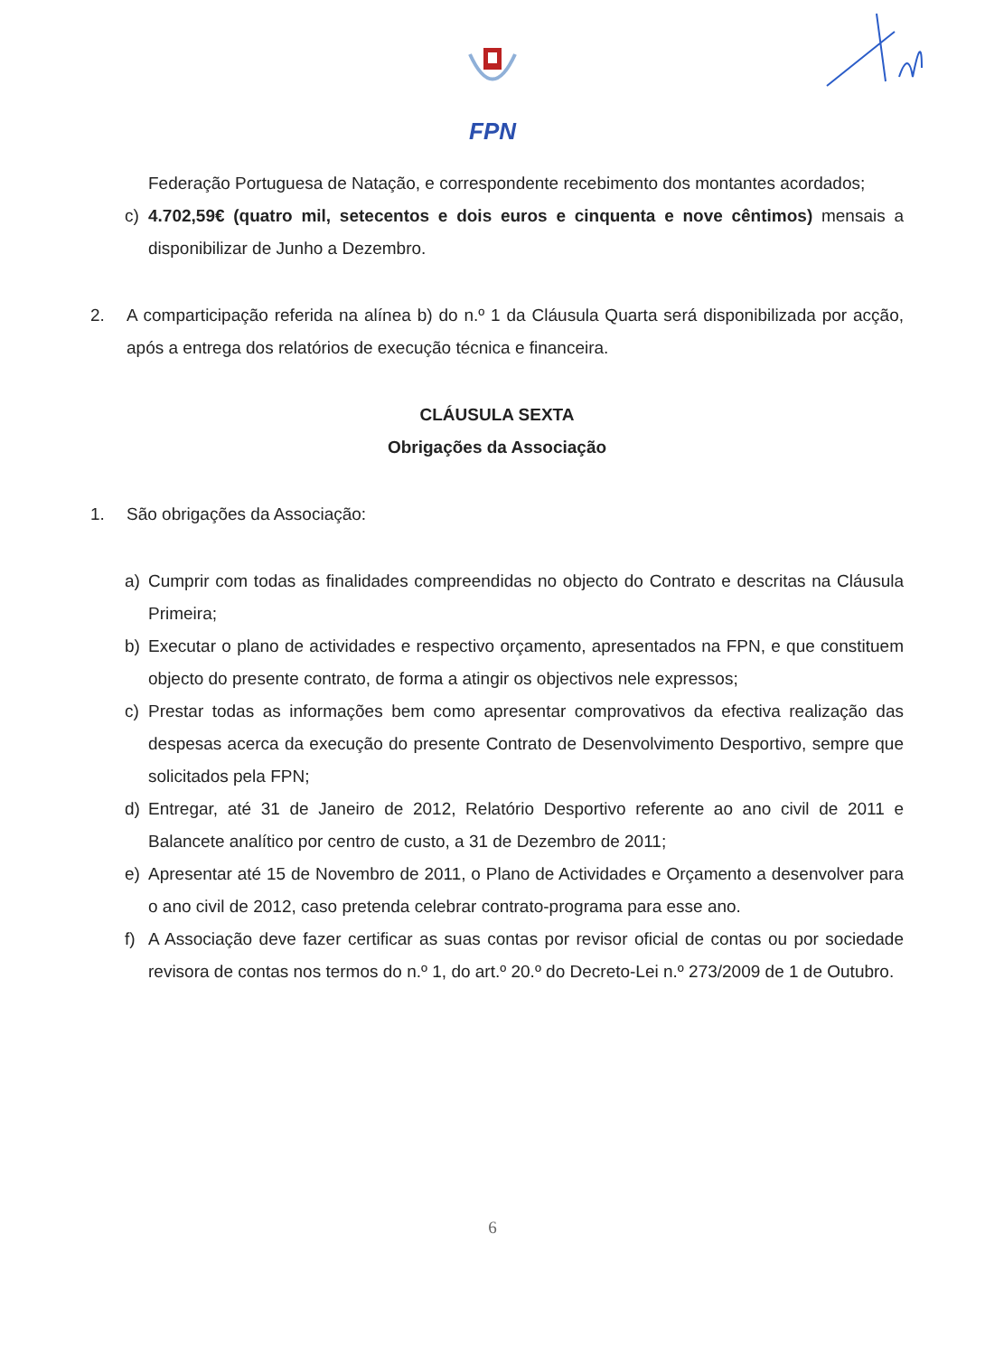FPN
Federação Portuguesa de Natação, e correspondente recebimento dos montantes acordados;
c) 4.702,59€ (quatro mil, setecentos e dois euros e cinquenta e nove cêntimos) mensais a disponibilizar de Junho a Dezembro.
2. A comparticipação referida na alínea b) do n.º 1 da Cláusula Quarta será disponibilizada por acção, após a entrega dos relatórios de execução técnica e financeira.
CLÁUSULA SEXTA
Obrigações da Associação
1. São obrigações da Associação:
a) Cumprir com todas as finalidades compreendidas no objecto do Contrato e descritas na Cláusula Primeira;
b) Executar o plano de actividades e respectivo orçamento, apresentados na FPN, e que constituem objecto do presente contrato, de forma a atingir os objectivos nele expressos;
c) Prestar todas as informações bem como apresentar comprovativos da efectiva realização das despesas acerca da execução do presente Contrato de Desenvolvimento Desportivo, sempre que solicitados pela FPN;
d) Entregar, até 31 de Janeiro de 2012, Relatório Desportivo referente ao ano civil de 2011 e Balancete analítico por centro de custo, a 31 de Dezembro de 2011;
e) Apresentar até 15 de Novembro de 2011, o Plano de Actividades e Orçamento a desenvolver para o ano civil de 2012, caso pretenda celebrar contrato-programa para esse ano.
f) A Associação deve fazer certificar as suas contas por revisor oficial de contas ou por sociedade revisora de contas nos termos do n.º 1, do art.º 20.º do Decreto-Lei n.º 273/2009 de 1 de Outubro.
6